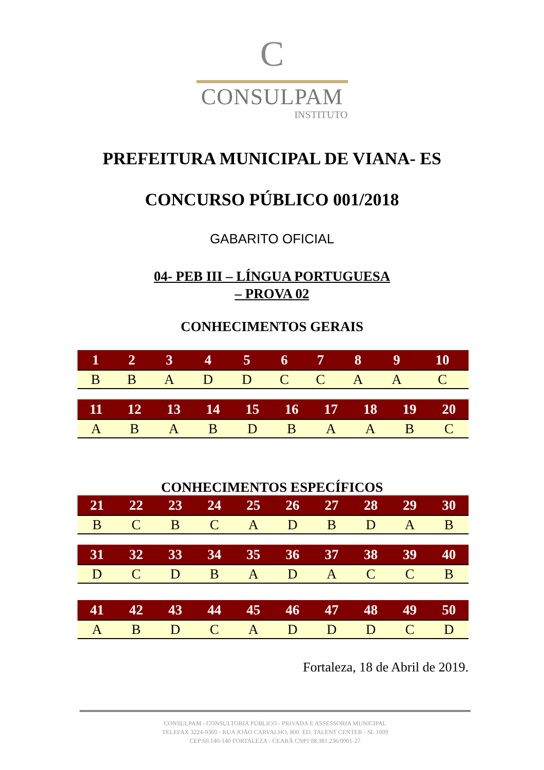C
CONSULPAM
INSTITUTO
PREFEITURA MUNICIPAL DE VIANA- ES
CONCURSO PÚBLICO 001/2018
GABARITO OFICIAL
04- PEB III – LÍNGUA PORTUGUESA
– PROVA 02
CONHECIMENTOS GERAIS
| 1 | 2 | 3 | 4 | 5 | 6 | 7 | 8 | 9 | 10 |
| --- | --- | --- | --- | --- | --- | --- | --- | --- | --- |
| B | B | A | D | D | C | C | A | A | C |
| 11 | 12 | 13 | 14 | 15 | 16 | 17 | 18 | 19 | 20 |
| --- | --- | --- | --- | --- | --- | --- | --- | --- | --- |
| A | B | A | B | D | B | A | A | B | C |
CONHECIMENTOS ESPECÍFICOS
| 21 | 22 | 23 | 24 | 25 | 26 | 27 | 28 | 29 | 30 |
| --- | --- | --- | --- | --- | --- | --- | --- | --- | --- |
| B | C | B | C | A | D | B | D | A | B |
| 31 | 32 | 33 | 34 | 35 | 36 | 37 | 38 | 39 | 40 |
| --- | --- | --- | --- | --- | --- | --- | --- | --- | --- |
| D | C | D | B | A | D | A | C | C | B |
| 41 | 42 | 43 | 44 | 45 | 46 | 47 | 48 | 49 | 50 |
| --- | --- | --- | --- | --- | --- | --- | --- | --- | --- |
| A | B | D | C | A | D | D | D | C | D |
Fortaleza, 18 de Abril de 2019.
CONSULPAM - CONSULTORIA PÚBLICO - PRIVADA E ASSESSORIA MUNICIPAL
TELEFAX 3224-9369 - RUA JOÃO CARVALHO, 800. ED. TALENT CENTER - SL 1009
CEP:60.140-140 FORTALEZA - CEARÁ CNPJ 08.381.236/0001-27